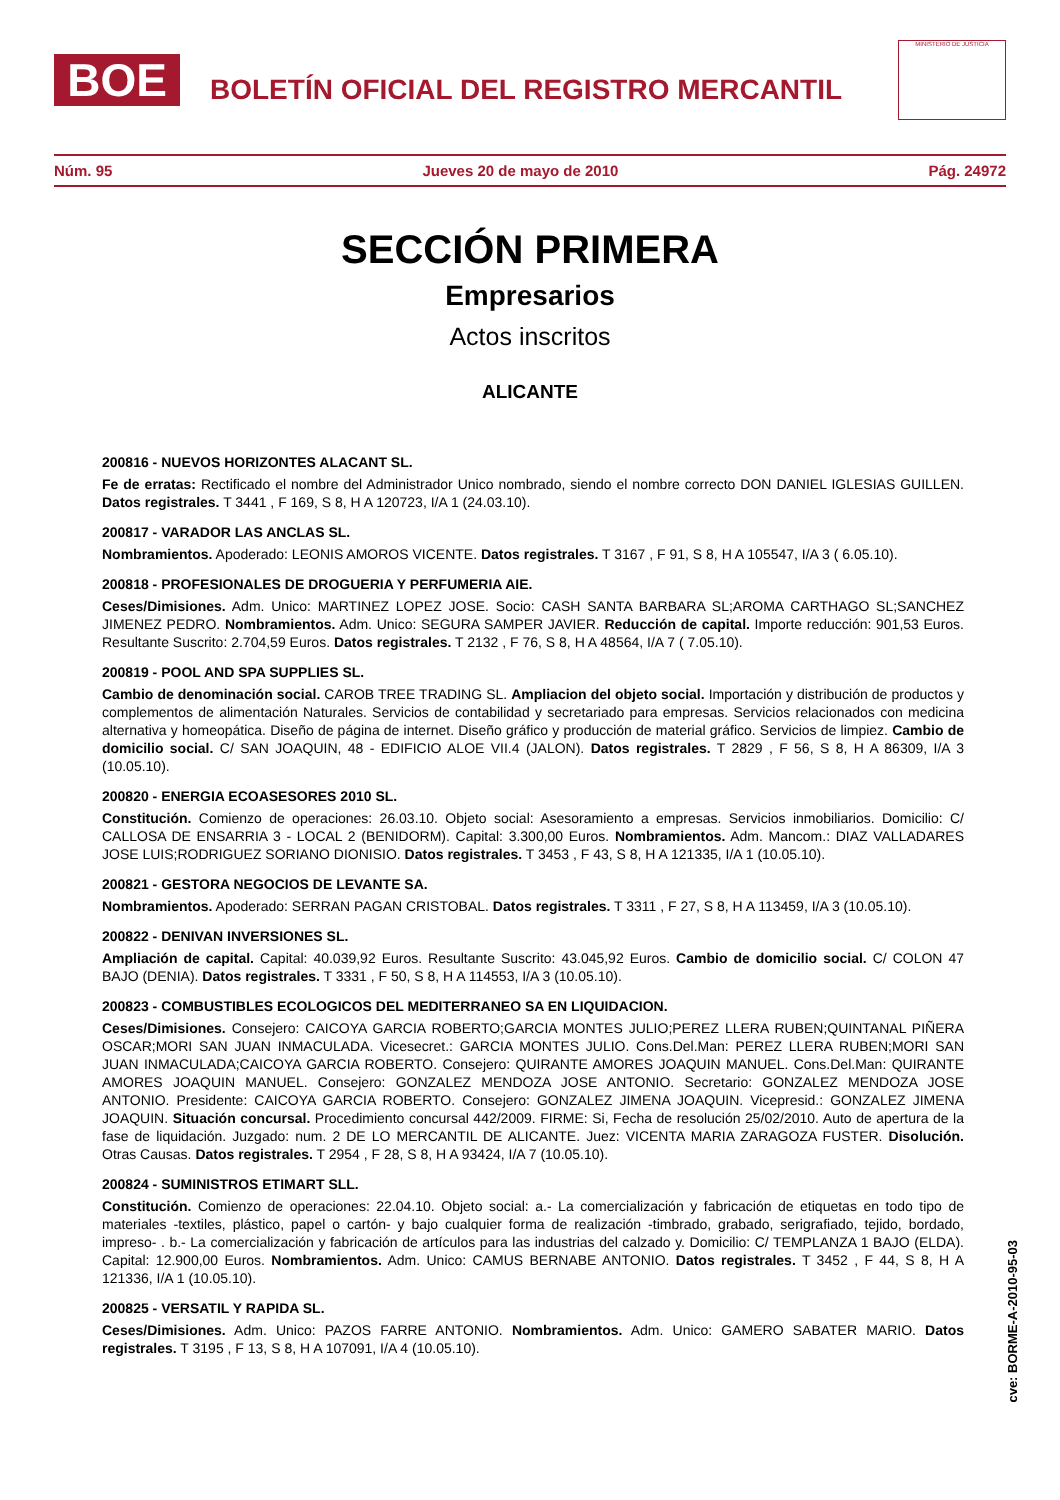BOE
BOLETÍN OFICIAL DEL REGISTRO MERCANTIL
MINISTERIO DE JUSTICIA
Núm. 95 Jueves 20 de mayo de 2010 Pág. 24972
SECCIÓN PRIMERA
Empresarios
Actos inscritos
ALICANTE
200816 - NUEVOS HORIZONTES ALACANT SL.
Fe de erratas: Rectificado el nombre del Administrador Unico nombrado, siendo el nombre correcto DON DANIEL IGLESIAS GUILLEN. Datos registrales. T 3441 , F 169, S 8, H A 120723, I/A 1 (24.03.10).
200817 - VARADOR LAS ANCLAS SL.
Nombramientos. Apoderado: LEONIS AMOROS VICENTE. Datos registrales. T 3167 , F 91, S 8, H A 105547, I/A 3 ( 6.05.10).
200818 - PROFESIONALES DE DROGUERIA Y PERFUMERIA AIE.
Ceses/Dimisiones. Adm. Unico: MARTINEZ LOPEZ JOSE. Socio: CASH SANTA BARBARA SL;AROMA CARTHAGO SL;SANCHEZ JIMENEZ PEDRO. Nombramientos. Adm. Unico: SEGURA SAMPER JAVIER. Reducción de capital. Importe reducción: 901,53 Euros. Resultante Suscrito: 2.704,59 Euros. Datos registrales. T 2132 , F 76, S 8, H A 48564, I/A 7 ( 7.05.10).
200819 - POOL AND SPA SUPPLIES SL.
Cambio de denominación social. CAROB TREE TRADING SL. Ampliacion del objeto social. Importación y distribución de productos y complementos de alimentación Naturales. Servicios de contabilidad y secretariado para empresas. Servicios relacionados con medicina alternativa y homeopática. Diseño de página de internet. Diseño gráfico y producción de material gráfico. Servicios de limpiez. Cambio de domicilio social. C/ SAN JOAQUIN, 48 - EDIFICIO ALOE VII.4 (JALON). Datos registrales. T 2829 , F 56, S 8, H A 86309, I/A 3 (10.05.10).
200820 - ENERGIA ECOASESORES 2010 SL.
Constitución. Comienzo de operaciones: 26.03.10. Objeto social: Asesoramiento a empresas. Servicios inmobiliarios. Domicilio: C/ CALLOSA DE ENSARRIA 3 - LOCAL 2 (BENIDORM). Capital: 3.300,00 Euros. Nombramientos. Adm. Mancom.: DIAZ VALLADARES JOSE LUIS;RODRIGUEZ SORIANO DIONISIO. Datos registrales. T 3453 , F 43, S 8, H A 121335, I/A 1 (10.05.10).
200821 - GESTORA NEGOCIOS DE LEVANTE SA.
Nombramientos. Apoderado: SERRAN PAGAN CRISTOBAL. Datos registrales. T 3311 , F 27, S 8, H A 113459, I/A 3 (10.05.10).
200822 - DENIVAN INVERSIONES SL.
Ampliación de capital. Capital: 40.039,92 Euros. Resultante Suscrito: 43.045,92 Euros. Cambio de domicilio social. C/ COLON 47 BAJO (DENIA). Datos registrales. T 3331 , F 50, S 8, H A 114553, I/A 3 (10.05.10).
200823 - COMBUSTIBLES ECOLOGICOS DEL MEDITERRANEO SA EN LIQUIDACION.
Ceses/Dimisiones. Consejero: CAICOYA GARCIA ROBERTO;GARCIA MONTES JULIO;PEREZ LLERA RUBEN;QUINTANAL PIÑERA OSCAR;MORI SAN JUAN INMACULADA. Vicesecret.: GARCIA MONTES JULIO. Cons.Del.Man: PEREZ LLERA RUBEN;MORI SAN JUAN INMACULADA;CAICOYA GARCIA ROBERTO. Consejero: QUIRANTE AMORES JOAQUIN MANUEL. Cons.Del.Man: QUIRANTE AMORES JOAQUIN MANUEL. Consejero: GONZALEZ MENDOZA JOSE ANTONIO. Secretario: GONZALEZ MENDOZA JOSE ANTONIO. Presidente: CAICOYA GARCIA ROBERTO. Consejero: GONZALEZ JIMENA JOAQUIN. Vicepresid.: GONZALEZ JIMENA JOAQUIN. Situación concursal. Procedimiento concursal 442/2009. FIRME: Si, Fecha de resolución 25/02/2010. Auto de apertura de la fase de liquidación. Juzgado: num. 2 DE LO MERCANTIL DE ALICANTE. Juez: VICENTA MARIA ZARAGOZA FUSTER. Disolución. Otras Causas. Datos registrales. T 2954 , F 28, S 8, H A 93424, I/A 7 (10.05.10).
200824 - SUMINISTROS ETIMART SLL.
Constitución. Comienzo de operaciones: 22.04.10. Objeto social: a.- La comercialización y fabricación de etiquetas en todo tipo de materiales -textiles, plástico, papel o cartón- y bajo cualquier forma de realización -timbrado, grabado, serigrafiado, tejido, bordado, impreso- . b.- La comercialización y fabricación de artículos para las industrias del calzado y. Domicilio: C/ TEMPLANZA 1 BAJO (ELDA). Capital: 12.900,00 Euros. Nombramientos. Adm. Unico: CAMUS BERNABE ANTONIO. Datos registrales. T 3452 , F 44, S 8, H A 121336, I/A 1 (10.05.10).
200825 - VERSATIL Y RAPIDA SL.
Ceses/Dimisiones. Adm. Unico: PAZOS FARRE ANTONIO. Nombramientos. Adm. Unico: GAMERO SABATER MARIO. Datos registrales. T 3195 , F 13, S 8, H A 107091, I/A 4 (10.05.10).
cve: BORME-A-2010-95-03